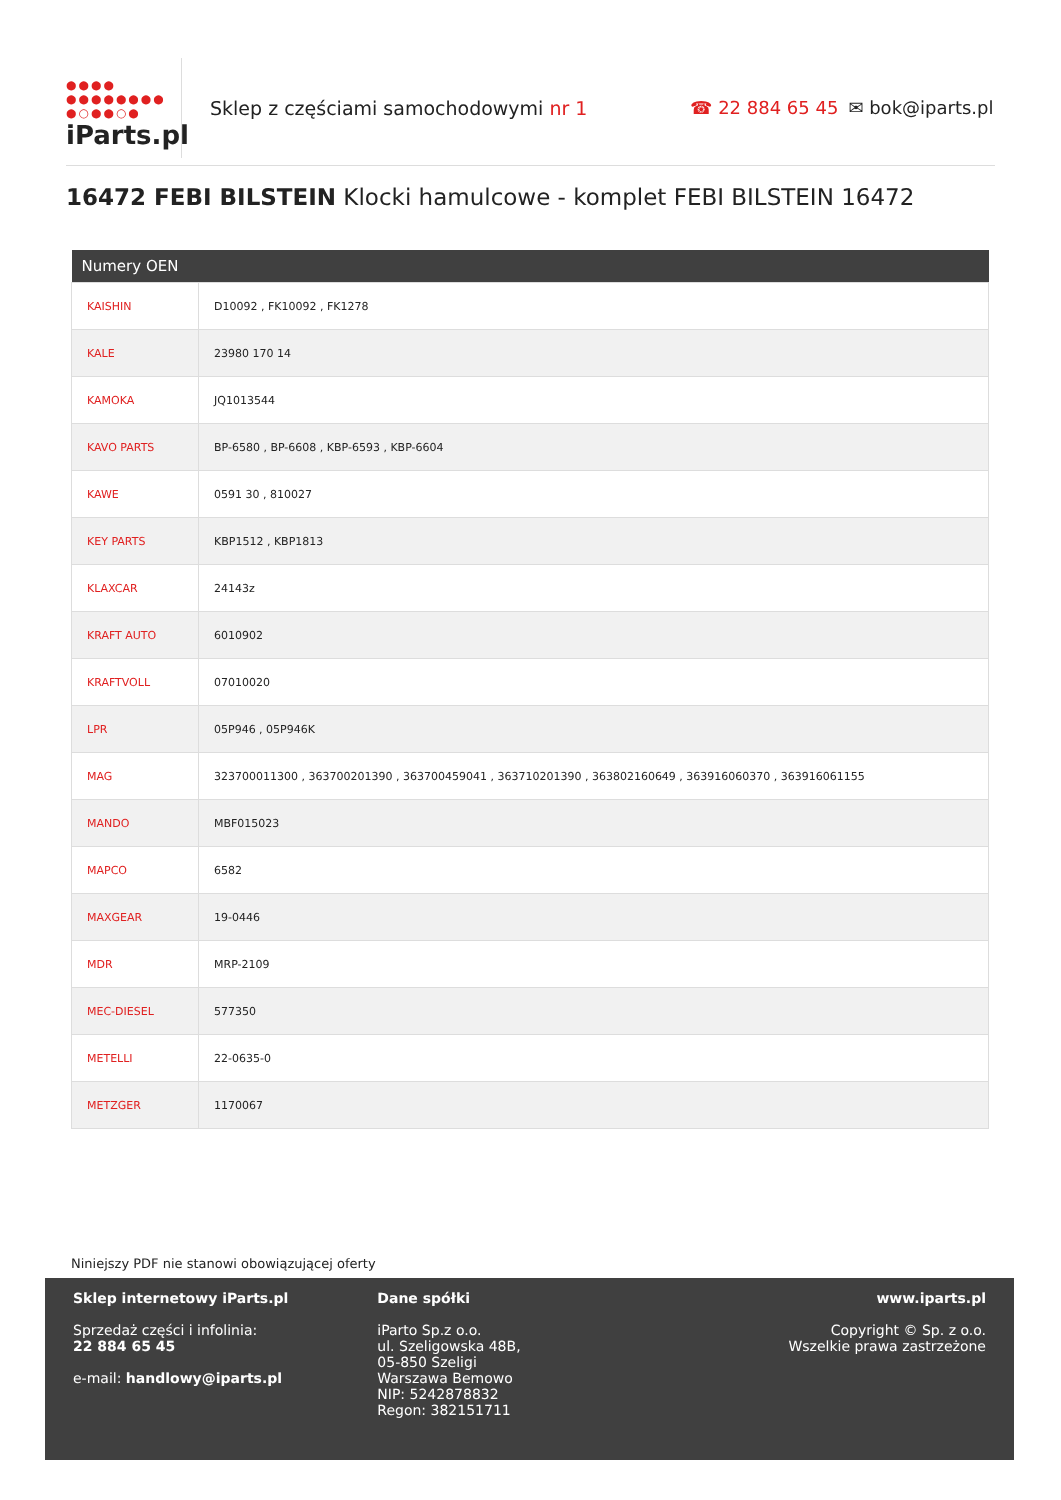●●●●
●●●●●●●●
●○●●○●
iParts.pl
Sklep z częściami samochodowymi nr 1 ☎ 22 884 65 45 ✉ bok@iparts.pl
16472 FEBI BILSTEIN Klocki hamulcowe - komplet FEBI BILSTEIN 16472
| Numery OEN | |
| --- | --- |
| KAISHIN | D10092 , FK10092 , FK1278 |
| KALE | 23980 170 14 |
| KAMOKA | JQ1013544 |
| KAVO PARTS | BP-6580 , BP-6608 , KBP-6593 , KBP-6604 |
| KAWE | 0591 30 , 810027 |
| KEY PARTS | KBP1512 , KBP1813 |
| KLAXCAR | 24143z |
| KRAFT AUTO | 6010902 |
| KRAFTVOLL | 07010020 |
| LPR | 05P946 , 05P946K |
| MAG | 323700011300 , 363700201390 , 363700459041 , 363710201390 , 363802160649 , 363916060370 , 363916061155 |
| MANDO | MBF015023 |
| MAPCO | 6582 |
| MAXGEAR | 19-0446 |
| MDR | MRP-2109 |
| MEC-DIESEL | 577350 |
| METELLI | 22-0635-0 |
| METZGER | 1170067 |
Niniejszy PDF nie stanowi obowiązującej oferty
Sklep internetowy iParts.pl
Sprzedaż części i infolinia:
22 884 65 45
e-mail: handlowy@iparts.pl
Dane spółki
iParto Sp.z o.o.
ul. Szeligowska 48B,
05-850 Szeligi
Warszawa Bemowo
NIP: 5242878832
Regon: 382151711
www.iparts.pl
Copyright © Sp. z o.o.
Wszelkie prawa zastrzeżone